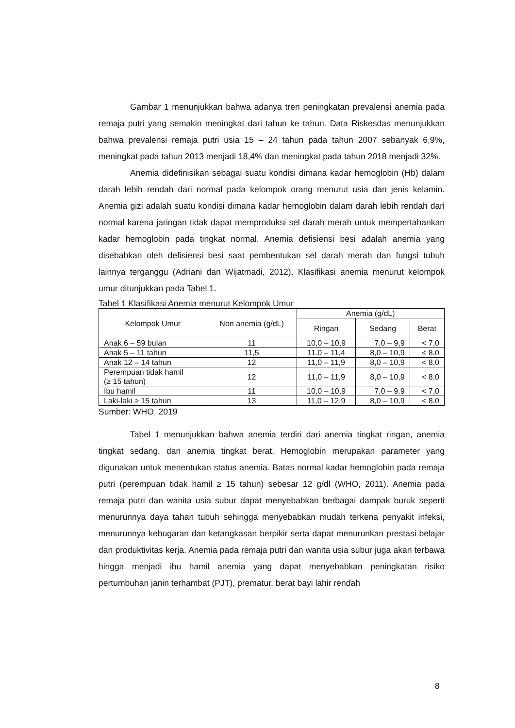Gambar 1 menunjukkan bahwa adanya tren peningkatan prevalensi anemia pada remaja putri yang semakin meningkat dari tahun ke tahun. Data Riskesdas menunjukkan bahwa prevalensi remaja putri usia 15 – 24 tahun pada tahun 2007 sebanyak 6,9%, meningkat pada tahun 2013 menjadi 18,4% dan meningkat pada tahun 2018 menjadi 32%.
Anemia didefinisikan sebagai suatu kondisi dimana kadar hemoglobin (Hb) dalam darah lebih rendah dari normal pada kelompok orang menurut usia dan jenis kelamin. Anemia gizi adalah suatu kondisi dimana kadar hemoglobin dalam darah lebih rendah dari normal karena jaringan tidak dapat memproduksi sel darah merah untuk mempertahankan kadar hemoglobin pada tingkat normal. Anemia defisiensi besi adalah anemia yang disebabkan oleh defisiensi besi saat pembentukan sel darah merah dan fungsi tubuh lainnya terganggu (Adriani dan Wijatmadi, 2012). Klasifikasi anemia menurut kelompok umur ditunjukkan pada Tabel 1.
Tabel 1 Klasifikasi Anemia menurut Kelompok Umur
| Kelompok Umur | Non anemia (g/dL) | Anemia (g/dL) | | |
| --- | --- | --- | --- | --- |
| | | Ringan | Sedang | Berat |
| Anak 6 – 59 bulan | 11 | 10,0 – 10,9 | 7,0 – 9,9 | < 7,0 |
| Anak 5 – 11 tahun | 11,5 | 11.0 – 11,4 | 8,0 – 10,9 | < 8,0 |
| Anak 12 – 14 tahun | 12 | 11,0 – 11,9 | 8,0 – 10,9 | < 8,0 |
| Perempuan tidak hamil (≥ 15 tahun) | 12 | 11,0 – 11,9 | 8,0 – 10,9 | < 8,0 |
| Ibu hamil | 11 | 10,0 – 10,9 | 7,0 – 9.9 | < 7,0 |
| Laki-laki ≥ 15 tahun | 13 | 11,0 – 12,9 | 8,0 – 10,9 | < 8,0 |
Sumber: WHO, 2019
Tabel 1 menunjukkan bahwa anemia terdiri dari anemia tingkat ringan, anemia tingkat sedang, dan anemia tingkat berat. Hemoglobin merupakan parameter yang digunakan untuk menentukan status anemia. Batas normal kadar hemoglobin pada remaja putri (perempuan tidak hamil ≥ 15 tahun) sebesar 12 g/dl (WHO, 2011). Anemia pada remaja putri dan wanita usia subur dapat menyebabkan berbagai dampak buruk seperti menurunnya daya tahan tubuh sehingga menyebabkan mudah terkena penyakit infeksi, menurunnya kebugaran dan ketangkasan berpikir serta dapat menurunkan prestasi belajar dan produktivitas kerja. Anemia pada remaja putri dan wanita usia subur juga akan terbawa hingga menjadi ibu hamil anemia yang dapat menyebabkan peningkatan risiko pertumbuhan janin terhambat (PJT), prematur, berat bayi lahir rendah
8